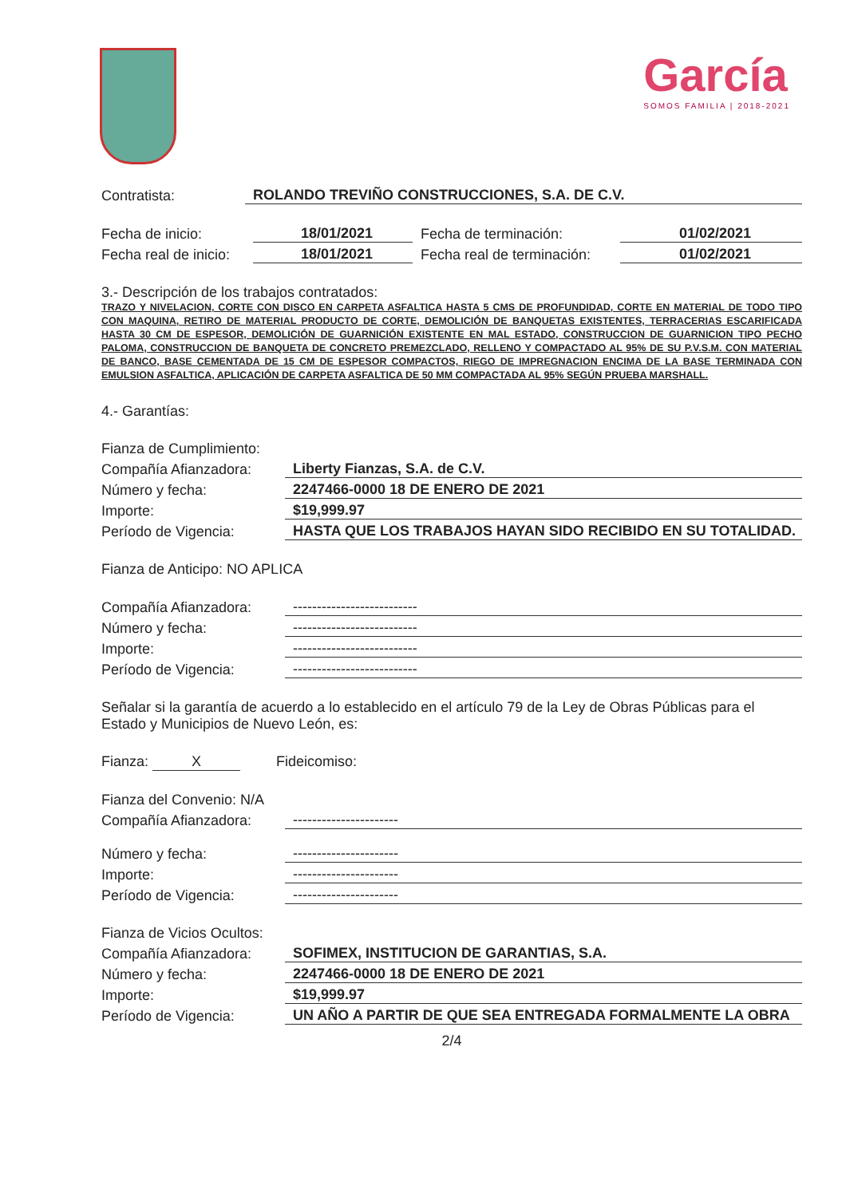García
SOMOS FAMILIA | 2018-2021
Contratista: ROLANDO TREVIÑO CONSTRUCCIONES, S.A. DE C.V.
Fecha de inicio: 18/01/2021 Fecha de terminación: 01/02/2021
Fecha real de inicio: 18/01/2021 Fecha real de terminación: 01/02/2021
3.- Descripción de los trabajos contratados:
TRAZO Y NIVELACION, CORTE CON DISCO EN CARPETA ASFALTICA HASTA 5 CMS DE PROFUNDIDAD, CORTE EN MATERIAL DE TODO TIPO CON MAQUINA, RETIRO DE MATERIAL PRODUCTO DE CORTE, DEMOLICIÓN DE BANQUETAS EXISTENTES, TERRACERIAS ESCARIFICADA HASTA 30 CM DE ESPESOR, DEMOLICIÓN DE GUARNICIÓN EXISTENTE EN MAL ESTADO, CONSTRUCCION DE GUARNICION TIPO PECHO PALOMA, CONSTRUCCION DE BANQUETA DE CONCRETO PREMEZCLADO, RELLENO Y COMPACTADO AL 95% DE SU P.V.S.M. CON MATERIAL DE BANCO, BASE CEMENTADA DE 15 CM DE ESPESOR COMPACTOS, RIEGO DE IMPREGNACION ENCIMA DE LA BASE TERMINADA CON EMULSION ASFALTICA, APLICACIÓN DE CARPETA ASFALTICA DE 50 MM COMPACTADA AL 95% SEGÚN PRUEBA MARSHALL.
4.- Garantías:
Fianza de Cumplimiento:
Compañía Afianzadora: Liberty Fianzas, S.A. de C.V.
Número y fecha: 2247466-0000 18 DE ENERO DE 2021
Importe: $19,999.97
Período de Vigencia: HASTA QUE LOS TRABAJOS HAYAN SIDO RECIBIDO EN SU TOTALIDAD.
Fianza de Anticipo: NO APLICA
Compañía Afianzadora: --------------------------
Número y fecha: --------------------------
Importe: --------------------------
Período de Vigencia: --------------------------
Señalar si la garantía de acuerdo a lo establecido en el artículo 79 de la Ley de Obras Públicas para el Estado y Municipios de Nuevo León, es:
Fianza: X Fideicomiso:
Fianza del Convenio: N/A
Compañía Afianzadora: ----------------------
Número y fecha: ----------------------
Importe: ----------------------
Período de Vigencia: ----------------------
Fianza de Vicios Ocultos:
Compañía Afianzadora: SOFIMEX, INSTITUCION DE GARANTIAS, S.A.
Número y fecha: 2247466-0000 18 DE ENERO DE 2021
Importe: $19,999.97
Período de Vigencia: UN AÑO A PARTIR DE QUE SEA ENTREGADA FORMALMENTE LA OBRA
2/4